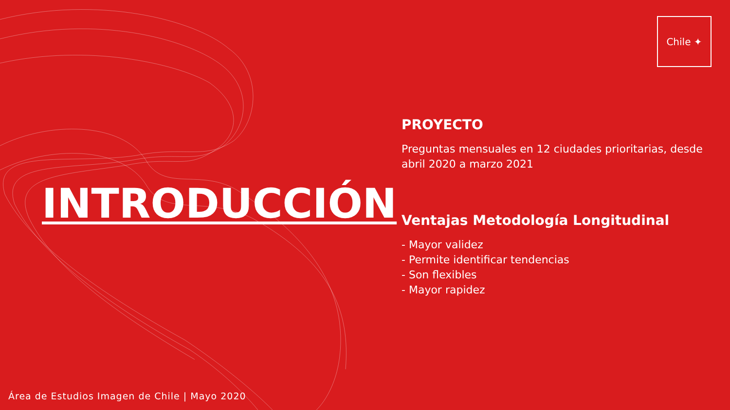Chile ✦
INTRODUCCIÓN
PROYECTO
Preguntas mensuales en 12 ciudades prioritarias, desde abril 2020 a marzo 2021
Ventajas Metodología Longitudinal
- Mayor validez
- Permite identificar tendencias
- Son flexibles
- Mayor rapidez
Área de Estudios Imagen de Chile | Mayo 2020